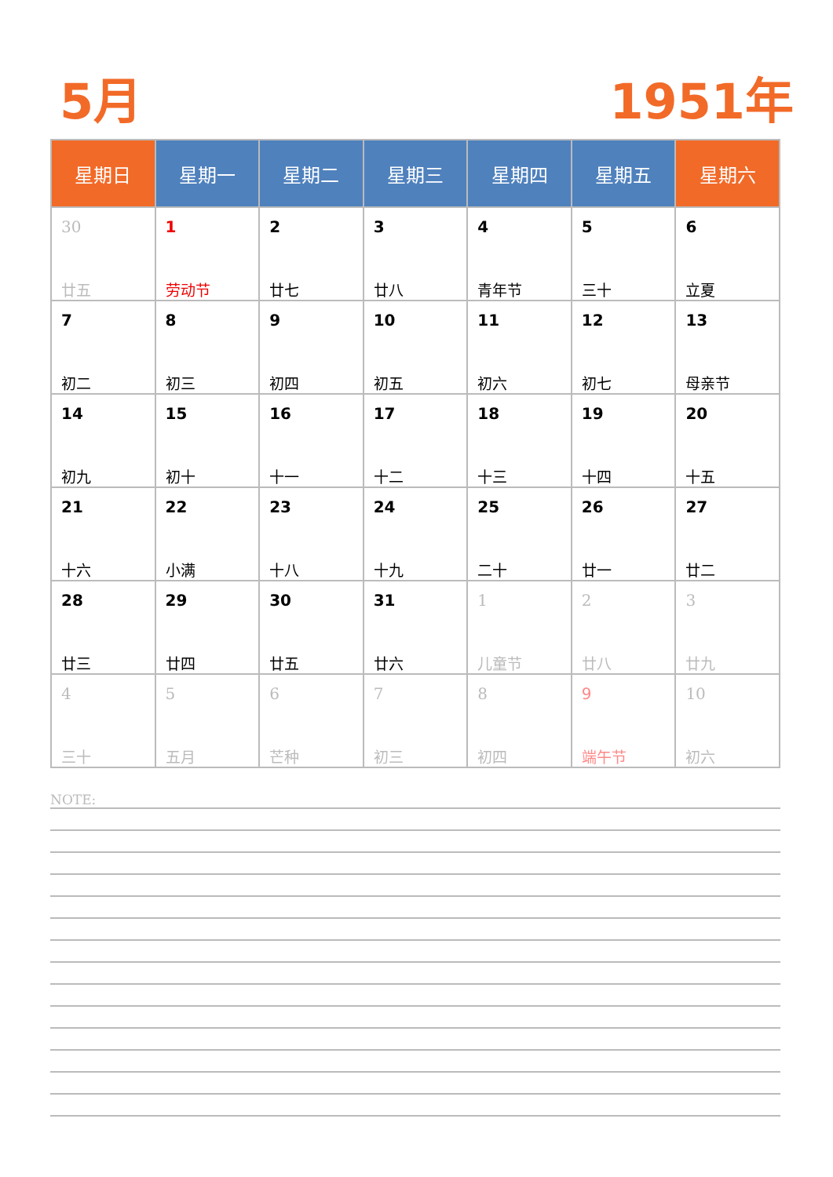5月 1951年
| 星期日 | 星期一 | 星期二 | 星期三 | 星期四 | 星期五 | 星期六 |
| --- | --- | --- | --- | --- | --- | --- |
| 30 廿五 | 1 劳动节 | 2 廿七 | 3 廿八 | 4 青年节 | 5 三十 | 6 立夏 |
| 7 初二 | 8 初三 | 9 初四 | 10 初五 | 11 初六 | 12 初七 | 13 母亲节 |
| 14 初九 | 15 初十 | 16 十一 | 17 十二 | 18 十三 | 19 十四 | 20 十五 |
| 21 十六 | 22 小满 | 23 十八 | 24 十九 | 25 二十 | 26 廿一 | 27 廿二 |
| 28 廿三 | 29 廿四 | 30 廿五 | 31 廿六 | 1 儿童节 | 2 廿八 | 3 廿九 |
| 4 三十 | 5 五月 | 6 芒种 | 7 初三 | 8 初四 | 9 端午节 | 10 初六 |
NOTE: